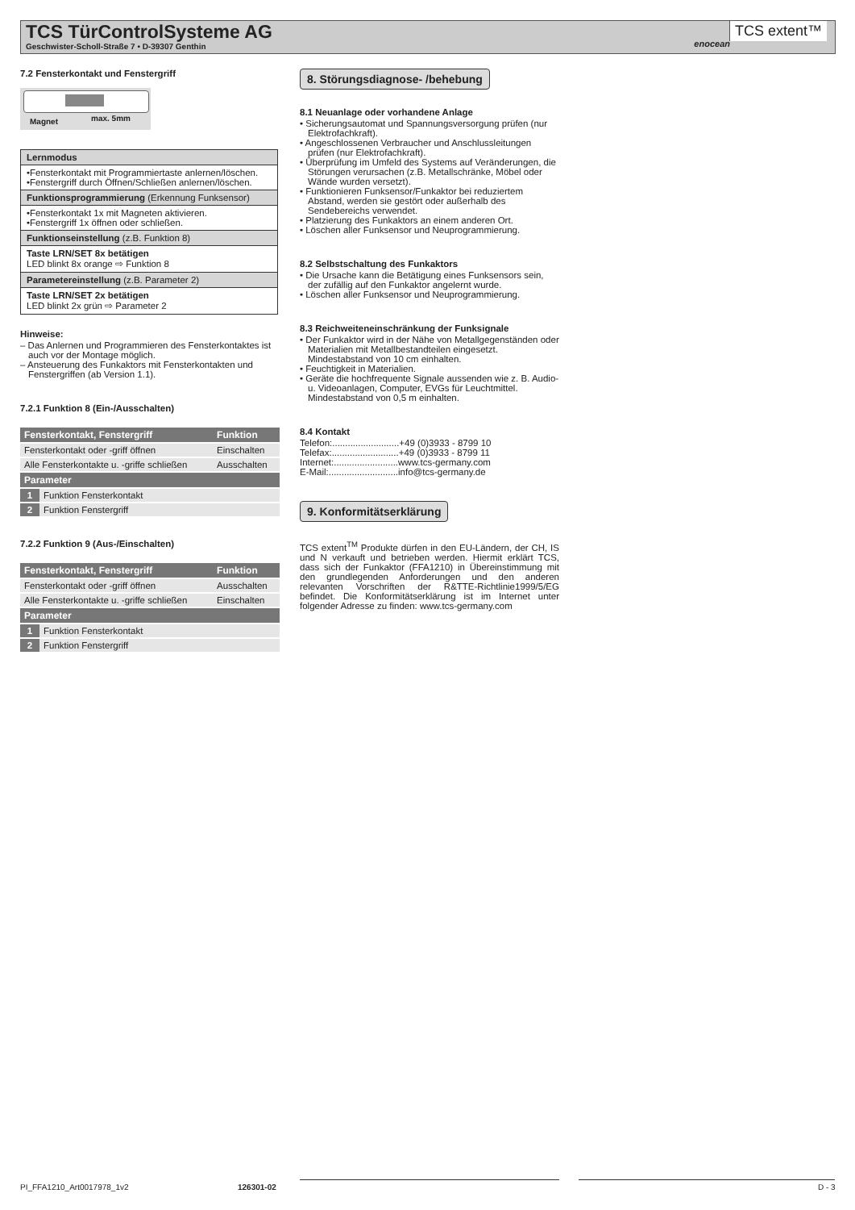TCS TürControlSysteme AG
Geschwister-Scholl-Straße 7 • D-39307 Genthin
enocean
TCS extent™
7.2 Fensterkontakt und Fenstergriff
Magnet max. 5mm
| Lernmodus |
| •Fensterkontakt mit Programmiertaste anlernen/löschen. •Fenstergriff durch Öffnen/Schließen anlernen/löschen. |
| Funktionsprogrammierung (Erkennung Funksensor) |
| •Fensterkontakt 1x mit Magneten aktivieren. •Fenstergriff 1x öffnen oder schließen. |
| Funktionseinstellung (z.B. Funktion 8) |
| Taste LRN/SET 8x betätigen LED blinkt 8x orange ⇨ Funktion 8 |
| Parametereinstellung (z.B. Parameter 2) |
| Taste LRN/SET 2x betätigen LED blinkt 2x grün ⇨ Parameter 2 |
Hinweise:
– Das Anlernen und Programmieren des Fensterkontaktes ist auch vor der Montage möglich.
– Ansteuerung des Funkaktors mit Fensterkontakten und Fenstergriffen (ab Version 1.1).
7.2.1 Funktion 8 (Ein-/Ausschalten)
| Fensterkontakt, Fenstergriff | | Funktion |
| --- | --- | --- |
| Fensterkontakt oder -griff öffnen | | Einschalten |
| Alle Fensterkontakte u. -griffe schließen | | Ausschalten |
| Parameter | | |
| 1 | Funktion Fensterkontakt | |
| 2 | Funktion Fenstergriff | |
7.2.2 Funktion 9 (Aus-/Einschalten)
| Fensterkontakt, Fenstergriff | | Funktion |
| --- | --- | --- |
| Fensterkontakt oder -griff öffnen | | Ausschalten |
| Alle Fensterkontakte u. -griffe schließen | | Einschalten |
| Parameter | | |
| 1 | Funktion Fensterkontakt | |
| 2 | Funktion Fenstergriff | |
8. Störungsdiagnose- /behebung
8.1 Neuanlage oder vorhandene Anlage
• Sicherungsautomat und Spannungsversorgung prüfen (nur Elektrofachkraft).
• Angeschlossenen Verbraucher und Anschlussleitungen prüfen (nur Elektrofachkraft).
• Überprüfung im Umfeld des Systems auf Veränderungen, die Störungen verursachen (z.B. Metallschränke, Möbel oder Wände wurden versetzt).
• Funktionieren Funksensor/Funkaktor bei reduziertem Abstand, werden sie gestört oder außerhalb des Sendebereichs verwendet.
• Platzierung des Funkaktors an einem anderen Ort.
• Löschen aller Funksensor und Neuprogrammierung.
8.2 Selbstschaltung des Funkaktors
• Die Ursache kann die Betätigung eines Funksensors sein, der zufällig auf den Funkaktor angelernt wurde.
• Löschen aller Funksensor und Neuprogrammierung.
8.3 Reichweiteneinschränkung der Funksignale
• Der Funkaktor wird in der Nähe von Metallgegenständen oder Materialien mit Metallbestandteilen eingesetzt. Mindestabstand von 10 cm einhalten.
• Feuchtigkeit in Materialien.
• Geräte die hochfrequente Signale aussenden wie z. B. Audio- u. Videoanlagen, Computer, EVGs für Leuchtmittel. Mindestabstand von 0,5 m einhalten.
8.4 Kontakt
Telefon:..........................+49 (0)3933 - 8799 10
Telefax:..........................+49 (0)3933 - 8799 11
Internet:.........................www.tcs-germany.com
E-Mail:...........................info@tcs-germany.de
9. Konformitätserklärung
TCS extent<sup>TM</sup> Produkte dürfen in den EU-Ländern, der CH, IS und N verkauft und betrieben werden. Hiermit erklärt TCS, dass sich der Funkaktor (FFA1210) in Übereinstimmung mit den grundlegenden Anforderungen und den anderen relevanten Vorschriften der R&TTE-Richtlinie1999/5/EG befindet. Die Konformitätserklärung ist im Internet unter folgender Adresse zu finden: www.tcs-germany.com
PI_FFA1210_Art0017978_1v2 126301-02 D - 3